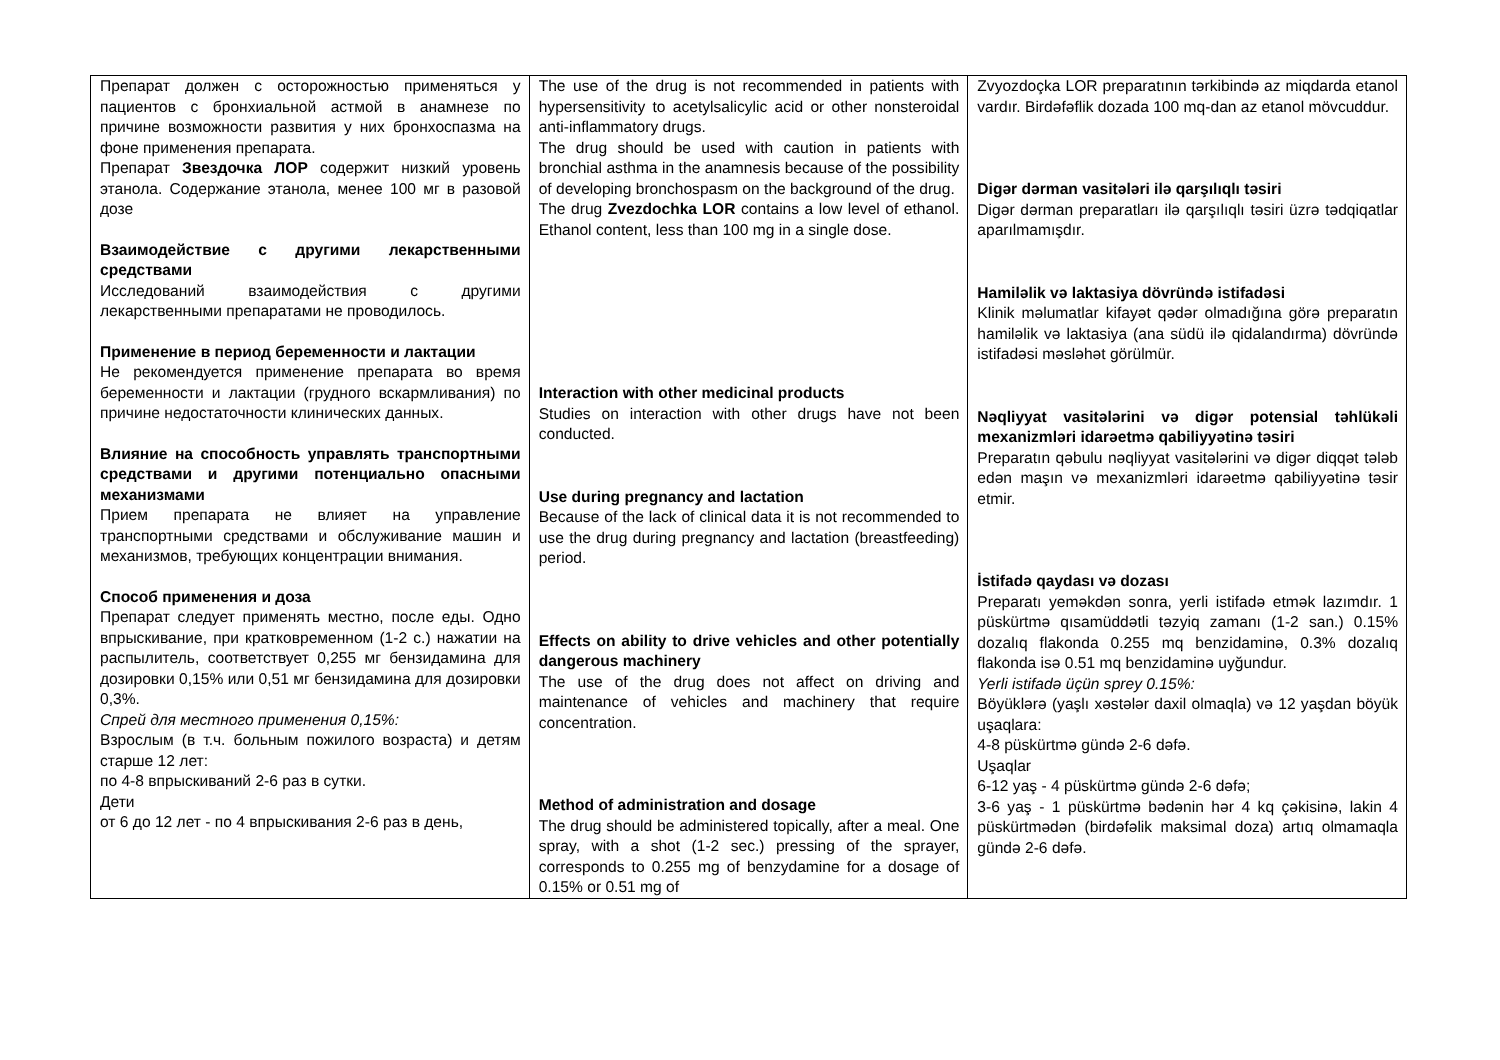| Препарат должен с осторожностью применяться у пациентов с бронхиальной астмой в анамнезе по причине возможности развития у них бронхоспазма на фоне применения препарата. Препарат Звездочка ЛОР содержит низкий уровень этанола. Содержание этанола, менее 100 мг в разовой дозе Взаимодействие с другими лекарственными средствами Исследований взаимодействия с другими лекарственными препаратами не проводилось. Применение в период беременности и лактации Не рекомендуется применение препарата во время беременности и лактации (грудного вскармливания) по причине недостаточности клинических данных. Влияние на способность управлять транспортными средствами и другими потенциально опасными механизмами Прием препарата не влияет на управление транспортными средствами и обслуживание машин и механизмов, требующих концентрации внимания. Способ применения и доза Препарат следует применять местно, после еды. Одно впрыскивание, при кратковременном (1-2 с.) нажатии на распылитель, соответствует 0,255 мг бензидамина для дозировки 0,15% или 0,51 мг бензидамина для дозировки 0,3%. Спрей для местного применения 0,15%: Взрослым (в т.ч. больным пожилого возраста) и детям старше 12 лет: по 4-8 впрыскиваний 2-6 раз в сутки. Дети от 6 до 12 лет - по 4 впрыскивания 2-6 раз в день, | The use of the drug is not recommended in patients with hypersensitivity to acetylsalicylic acid or other nonsteroidal anti-inflammatory drugs. The drug should be used with caution in patients with bronchial asthma in the anamnesis because of the possibility of developing bronchospasm on the background of the drug. The drug Zvezdochka LOR contains a low level of ethanol. Ethanol content, less than 100 mg in a single dose. Interaction with other medicinal products Studies on interaction with other drugs have not been conducted. Use during pregnancy and lactation Because of the lack of clinical data it is not recommended to use the drug during pregnancy and lactation (breastfeeding) period. Effects on ability to drive vehicles and other potentially dangerous machinery The use of the drug does not affect on driving and maintenance of vehicles and machinery that require concentration. Method of administration and dosage The drug should be administered topically, after a meal. One spray, with a shot (1-2 sec.) pressing of the sprayer, corresponds to 0.255 mg of benzydamine for a dosage of 0.15% or 0.51 mg of | Zvyozdoçka LOR preparatının tərkibində az miqdarda etanol vardır. Birdəfəflik dozada 100 mq-dan az etanol mövcuddur. Digər dərman vasitələri ilə qarşılıqlı təsiri Digər dərman preparatları ilə qarşılıqlı təsiri üzrə tədqiqatlar aparılmamışdır. Hamiləlik və laktasiya dövründə istifadəsi Klinik məlumatlar kifayət qədər olmadığına görə preparatın hamiləlik və laktasiya (ana südü ilə qidalandırma) dövründə istifadəsi məsləhət görülmür. Nəqliyyat vasitələrini və digər potensial təhlükəli mexanizmləri idarəetmə qabiliyyətinə təsiri Preparatın qəbulu nəqliyyat vasitələrini və digər diqqət tələb edən maşın və mexanizmləri idarəetmə qabiliyyətinə təsir etmir. İstifadə qaydası və dozası Preparatı yeməkdən sonra, yerli istifadə etmək lazımdır. 1 püskürtmə qısamüddətli təzyiq zamanı (1-2 san.) 0.15% dozalıq flakonda 0.255 mq benzidaminə, 0.3% dozalıq flakonda isə 0.51 mq benzidaminə uyğundur. Yerli istifadə üçün sprey 0.15%: Böyüklərə (yaşlı xəstələr daxil olmaqla) və 12 yaşdan böyük uşaqlara: 4-8 püskürtmə gündə 2-6 dəfə. Uşaqlar 6-12 yaş - 4 püskürtmə gündə 2-6 dəfə; 3-6 yaş - 1 püskürtmə bədənin hər 4 kq çəkisinə, lakin 4 püskürtmədən (birdəfəlik maksimal doza) artıq olmamaqla gündə 2-6 dəfə. |